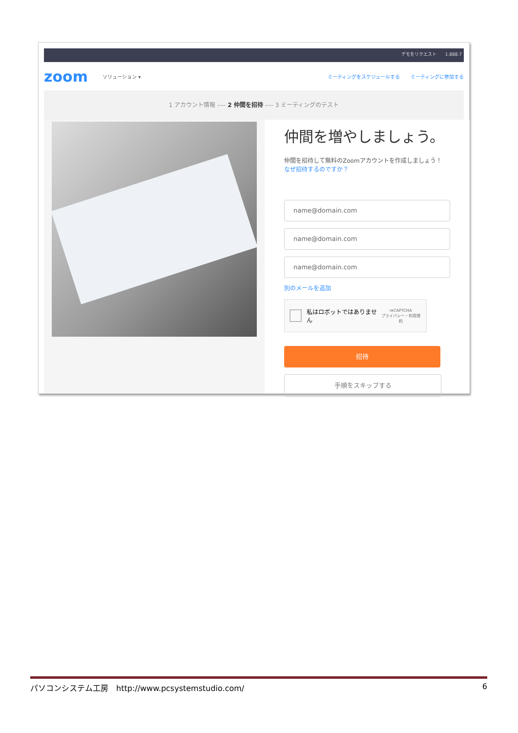デモをリクエスト　　1.888.7
zoom ソリューション ▾ ミーティングをスケジュールする ミーティングに参加する
1 アカウント情報 ---- 2 仲間を招待 ---- 3 ミーティングのテスト
仲間を増やしましょう。
仲間を招待して無料のZoomアカウントを作成しましょう！
なぜ招待するのですか？
name@domain.com
name@domain.com
name@domain.com
別のメールを追加
私はロボットではありません reCAPTCHA
プライバシー・利用規約
招待
手順をスキップする
パソコンシステム工房　http://www.pcsystemstudio.com/ 6